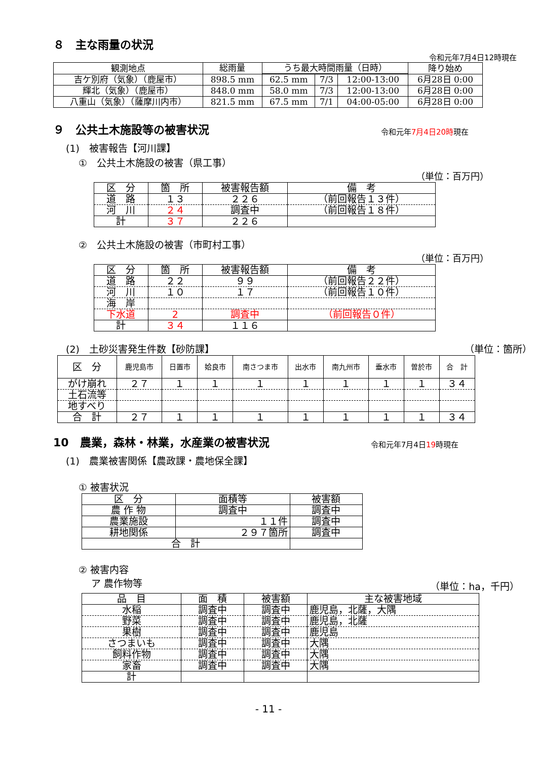８　主な雨量の状況
令和元年7月4日12時現在
| 観測地点 | 総雨量 | うち最大時間雨量（日時） | | | 降り始め |
| --- | --- | --- | --- | --- | --- |
| 吉ケ別府（気象）（鹿屋市） | 898.5 mm | 62.5 mm | 7/3 | 12:00-13:00 | 6月28日 0:00 |
| 輝北（気象）（鹿屋市） | 848.0 mm | 58.0 mm | 7/3 | 12:00-13:00 | 6月28日 0:00 |
| 八重山（気象）（薩摩川内市） | 821.5 mm | 67.5 mm | 7/1 | 04:00-05:00 | 6月28日 0:00 |
９　公共土木施設等の被害状況 令和元年7月4日20時現在
(1)　被害報告【河川課】
①　公共土木施設の被害（県工事）
（単位：百万円）
| 区 分 | 箇 所 | 被害報告額 | 備 考 |
| 道 路 | １３ | ２２６ | （前回報告１３件） |
| 河 川 | ２４ | 調査中 | （前回報告１８件） |
| 計 | ３７ | ２２６ | |
②　公共土木施設の被害（市町村工事）
（単位：百万円）
| 区 分 | 箇 所 | 被害報告額 | 備 考 |
| 道 路 | ２２ | ９９ | （前回報告２２件） |
| 河 川 | １０ | １７ | （前回報告１０件） |
| 海 岸 | | | |
| 下水道 | 2 | 調査中 | （前回報告０件） |
| 計 | ３４ | １１６ | |
(2)　土砂災害発生件数【砂防課】 （単位：箇所）
| 区 分 | 鹿児島市 | 日置市 | 姶良市 | 南さつま市 | 出水市 | 南九州市 | 垂水市 | 曽於市 | 合 計 |
| がけ崩れ | ２７ | １ | １ | １ | １ | １ | １ | １ | ３４ |
| 土石流等 | | | | | | | | | |
| 地すべり | | | | | | | | | |
| 合 計 | ２７ | １ | １ | １ | １ | １ | １ | １ | ３４ |
10　農業，森林・林業，水産業の被害状況 令和元年7月4日19時現在
(1)　農業被害関係【農政課・農地保全課】
① 被害状況
| 区 分 | 面積等 | 被害額 |
| 農 作 物 | 調査中 | 調査中 |
| 農業施設 | １１件 | 調査中 |
| 耕地関係 | ２９７箇所 | 調査中 |
| 合 計 | | |
② 被害内容
ア 農作物等 （単位：ha，千円）
| 品 目 | 面 積 | 被害額 | 主な被害地域 |
| 水稲 | 調査中 | 調査中 | 鹿児島，北薩，大隅 |
| 野菜 | 調査中 | 調査中 | 鹿児島，北薩 |
| 果樹 | 調査中 | 調査中 | 鹿児島 |
| さつまいも | 調査中 | 調査中 | 大隅 |
| 飼料作物 | 調査中 | 調査中 | 大隅 |
| 家畜 | 調査中 | 調査中 | 大隅 |
| 計 | | | |
- 11 -